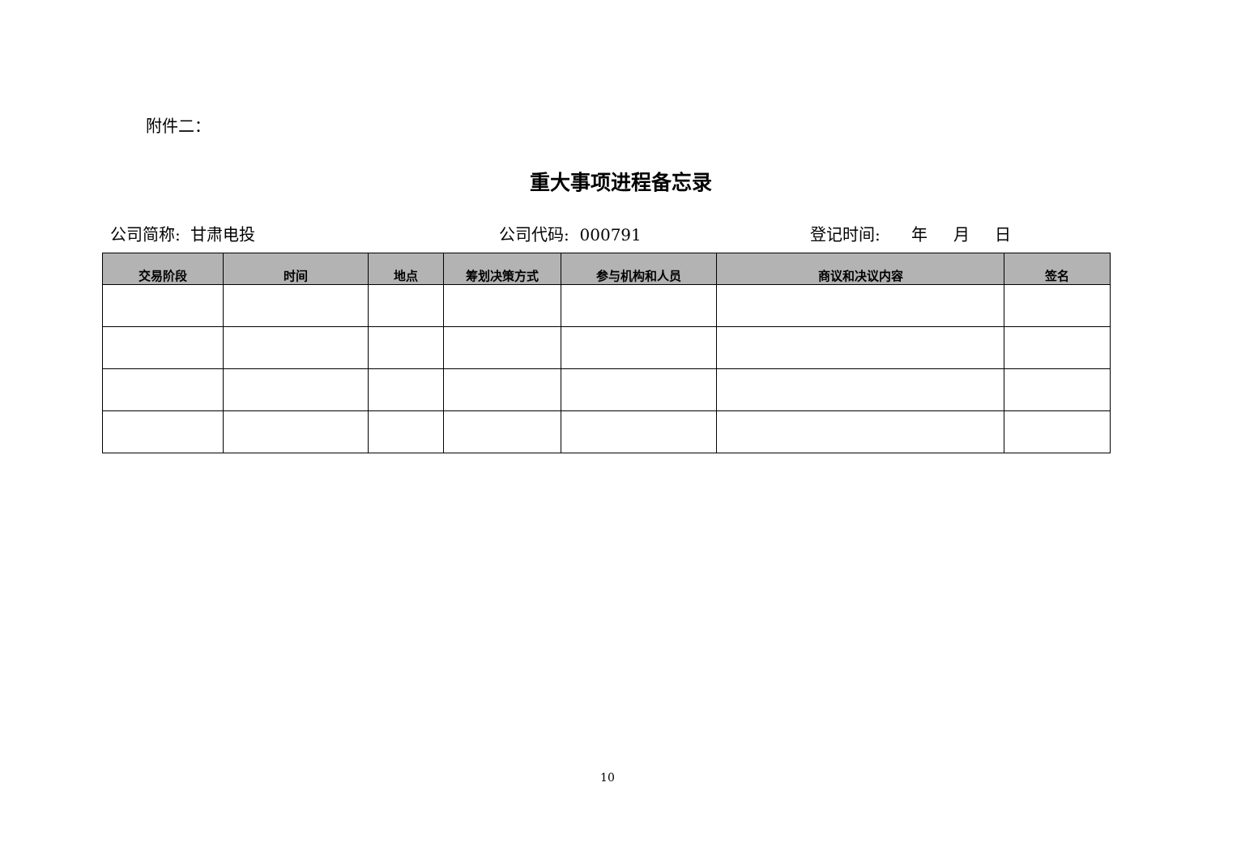附件二：
重大事项进程备忘录
公司简称: 甘肃电投
公司代码: 000791
登记时间: 年 月 日
| 交易阶段 | 时间 | 地点 | 筹划决策方式 | 参与机构和人员 | 商议和决议内容 | 签名 |
| --- | --- | --- | --- | --- | --- | --- |
10